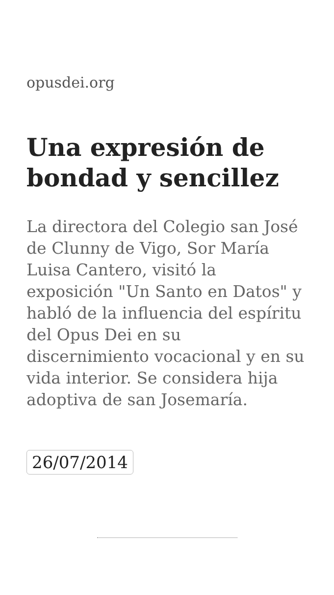opusdei.org
Una expresión de bondad y sencillez
La directora del Colegio san José de Clunny de Vigo, Sor María Luisa Cantero, visitó la exposición "Un Santo en Datos" y habló de la influencia del espíritu del Opus Dei en su discernimiento vocacional y en su vida interior. Se considera hija adoptiva de san Josemaría.
26/07/2014